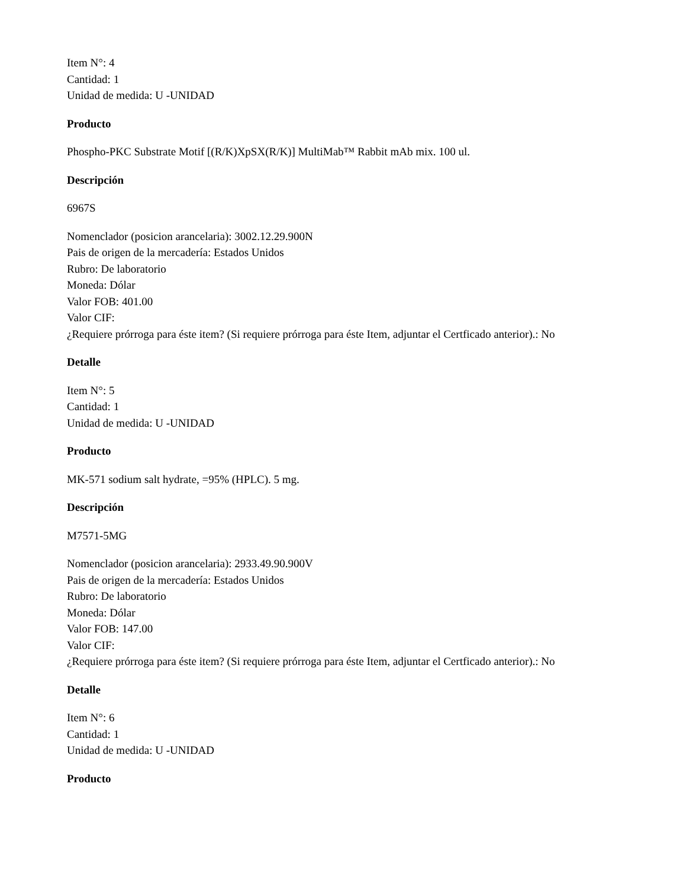Item N°: 4
Cantidad: 1
Unidad de medida: U -UNIDAD
Producto
Phospho-PKC Substrate Motif [(R/K)XpSX(R/K)] MultiMab™ Rabbit mAb mix. 100 ul.
Descripción
6967S
Nomenclador (posicion arancelaria): 3002.12.29.900N
Pais de origen de la mercadería: Estados Unidos
Rubro: De laboratorio
Moneda: Dólar
Valor FOB: 401.00
Valor CIF:
¿Requiere prórroga para éste item? (Si requiere prórroga para éste Item, adjuntar el Certficado anterior).: No
Detalle
Item N°: 5
Cantidad: 1
Unidad de medida: U -UNIDAD
Producto
MK-571 sodium salt hydrate, =95% (HPLC). 5 mg.
Descripción
M7571-5MG
Nomenclador (posicion arancelaria): 2933.49.90.900V
Pais de origen de la mercadería: Estados Unidos
Rubro: De laboratorio
Moneda: Dólar
Valor FOB: 147.00
Valor CIF:
¿Requiere prórroga para éste item? (Si requiere prórroga para éste Item, adjuntar el Certficado anterior).: No
Detalle
Item N°: 6
Cantidad: 1
Unidad de medida: U -UNIDAD
Producto